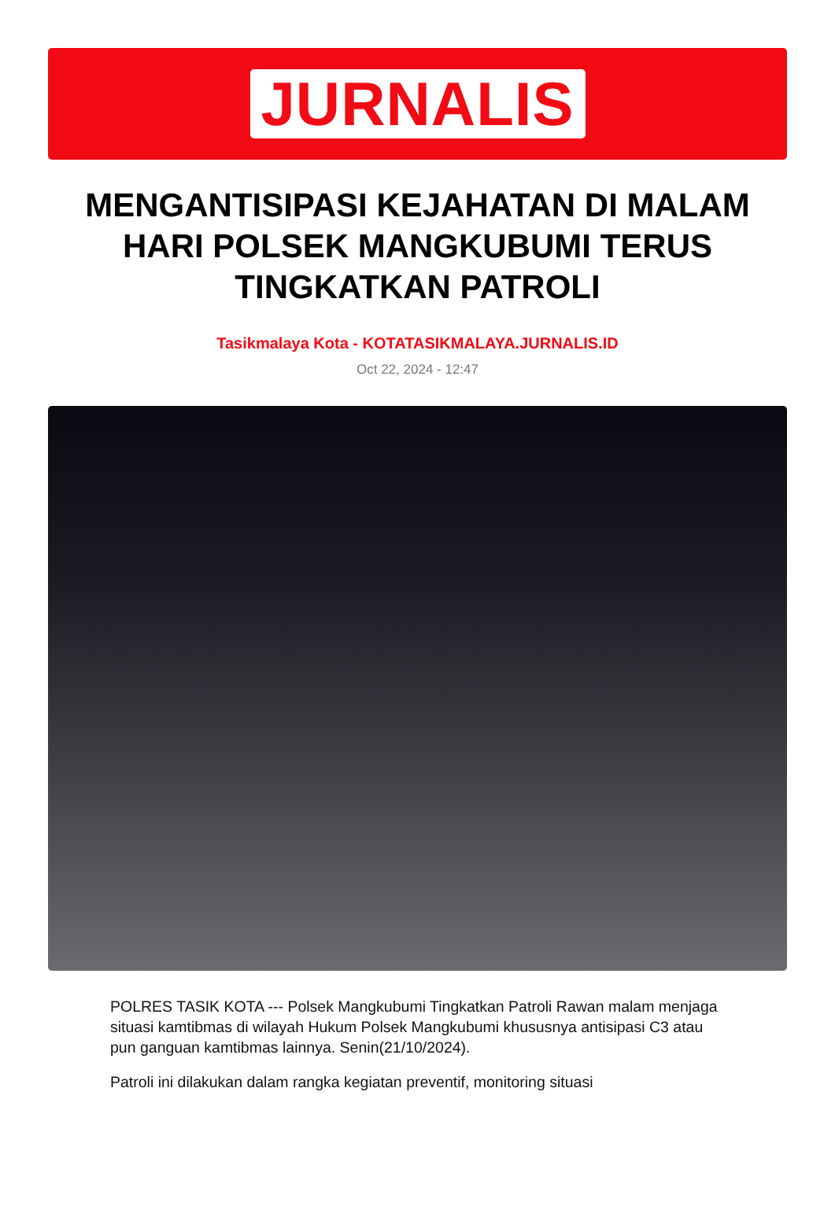JURNALIS
MENGANTISIPASI KEJAHATAN DI MALAM HARI POLSEK MANGKUBUMI TERUS TINGKATKAN PATROLI
Tasikmalaya Kota - KOTATASIKMALAYA.JURNALIS.ID
Oct 22, 2024 - 12:47
POLRES TASIK KOTA --- Polsek Mangkubumi Tingkatkan Patroli Rawan malam menjaga situasi kamtibmas di wilayah Hukum Polsek Mangkubumi khususnya antisipasi C3 atau pun ganguan kamtibmas lainnya. Senin(21/10/2024).
Patroli ini dilakukan dalam rangka kegiatan preventif, monitoring situasi